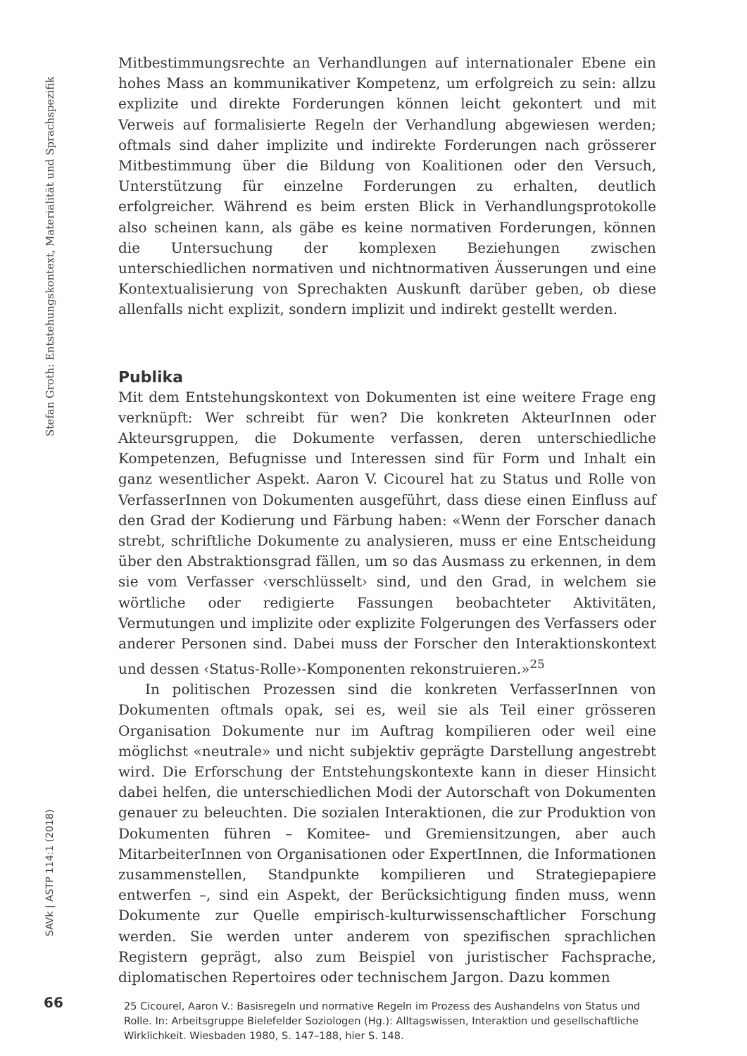Stefan Groth: Entstehungskontext, Materialität und Sprachspezifik
SAVk | ASTP 114:1 (2018)
66
Mitbestimmungsrechte an Verhandlungen auf internationaler Ebene ein hohes Mass an kommunikativer Kompetenz, um erfolgreich zu sein: allzu explizite und direkte Forderungen können leicht gekontert und mit Verweis auf formalisierte Regeln der Verhandlung abgewiesen werden; oftmals sind daher implizite und indirekte Forderungen nach grösserer Mitbestimmung über die Bildung von Koalitionen oder den Versuch, Unterstützung für einzelne Forderungen zu erhalten, deutlich erfolgreicher. Während es beim ersten Blick in Verhandlungsprotokolle also scheinen kann, als gäbe es keine normativen Forderungen, können die Untersuchung der komplexen Beziehungen zwischen unterschiedlichen normativen und nichtnormativen Äusserungen und eine Kontextualisierung von Sprechakten Auskunft darüber geben, ob diese allenfalls nicht explizit, sondern implizit und indirekt gestellt werden.
Publika
Mit dem Entstehungskontext von Dokumenten ist eine weitere Frage eng verknüpft: Wer schreibt für wen? Die konkreten AkteurInnen oder Akteursgruppen, die Dokumente verfassen, deren unterschiedliche Kompetenzen, Befugnisse und Interessen sind für Form und Inhalt ein ganz wesentlicher Aspekt. Aaron V. Cicourel hat zu Status und Rolle von VerfasserInnen von Dokumenten ausgeführt, dass diese einen Einfluss auf den Grad der Kodierung und Färbung haben: «Wenn der Forscher danach strebt, schriftliche Dokumente zu analysieren, muss er eine Entscheidung über den Abstraktionsgrad fällen, um so das Ausmass zu erkennen, in dem sie vom Verfasser ‹verschlüsselt› sind, und den Grad, in welchem sie wörtliche oder redigierte Fassungen beobachteter Aktivitäten, Vermutungen und implizite oder explizite Folgerungen des Verfassers oder anderer Personen sind. Dabei muss der Forscher den Interaktionskontext und dessen ‹Status-Rolle›-Komponenten rekonstruieren.»<sup>25</sup>
In politischen Prozessen sind die konkreten VerfasserInnen von Dokumenten oftmals opak, sei es, weil sie als Teil einer grösseren Organisation Dokumente nur im Auftrag kompilieren oder weil eine möglichst «neutrale» und nicht subjektiv geprägte Darstellung angestrebt wird. Die Erforschung der Entstehungskontexte kann in dieser Hinsicht dabei helfen, die unterschiedlichen Modi der Autorschaft von Dokumenten genauer zu beleuchten. Die sozialen Interaktionen, die zur Produktion von Dokumenten führen – Komitee- und Gremiensitzungen, aber auch MitarbeiterInnen von Organisationen oder ExpertInnen, die Informationen zusammenstellen, Standpunkte kompilieren und Strategiepapiere entwerfen –, sind ein Aspekt, der Berücksichtigung finden muss, wenn Dokumente zur Quelle empirisch-kulturwissenschaftlicher Forschung werden. Sie werden unter anderem von spezifischen sprachlichen Registern geprägt, also zum Beispiel von juristischer Fachsprache, diplomatischen Repertoires oder technischem Jargon. Dazu kommen
25 Cicourel, Aaron V.: Basisregeln und normative Regeln im Prozess des Aushandelns von Status und Rolle. In: Arbeitsgruppe Bielefelder Soziologen (Hg.): Alltagswissen, Interaktion und gesellschaftliche Wirklichkeit. Wiesbaden 1980, S. 147–188, hier S. 148.